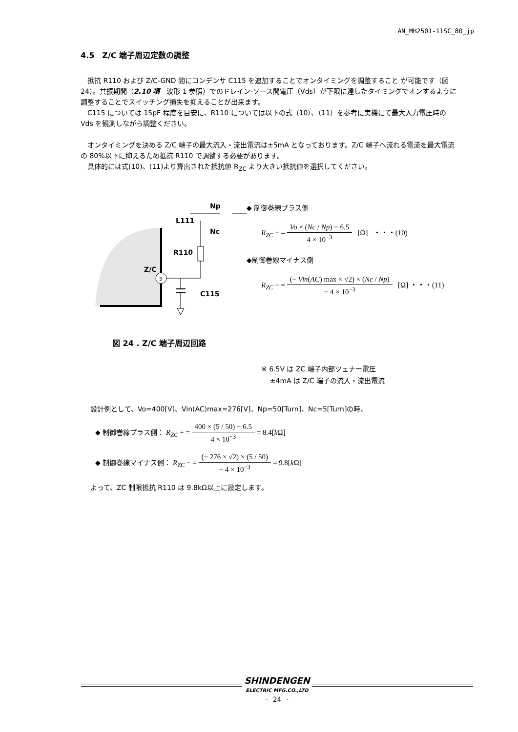AN_MH2501-11SC_80_jp
4.5　Z/C 端子周辺定数の調整
抵抗 R110 および Z/C-GND 間にコンデンサ C115 を追加することでオンタイミングを調整すること が可能です（図 24）。共振期間（2.10 項　波形 1 参照）でのドレイン-ソース間電圧（Vds）が下限に達したタイミングでオンするように調整することでスイッチング損失を抑えることが出来ます。
C115 については 15pF 程度を目安に、R110 については以下の式（10）、（11）を参考に実機にて最大入力電圧時の Vds を観測しながら調整ください。
オンタイミングを決める Z/C 端子の最大流入・流出電流は±5mA となっております。Z/C 端子へ流れる電流を最大電流の 80%以下に抑えるため抵抗 R110 で調整する必要があります。
具体的には式(10)、(11)より算出された抵抗値 R<sub>ZC</sub> より大きい抵抗値を選択してください。
Np
L111
Nc
R110
Z/C
C115
5
図 24 . Z/C 端子周辺回路
◆ 制御巻線プラス側
R<sub>ZC</sub> + = Vo × (Nc / Np) − 6.5 4 × 10<sup>−3</sup> [Ω] ・・・(10)
◆制御巻線マイナス側
R<sub>ZC</sub> − = (− Vin(AC) max × √2) × (Nc / Np) − 4 × 10<sup>−3</sup> [Ω] ・・・(11)
※ 6.5V は ZC 端子内部ツェナー電圧
±4mA は Z/C 端子の流入・流出電流
設計例として、Vo=400[V]、Vin(AC)max=276[V]、Np=50[Turn]、Nc=5[Turn]の時、
◆ 制御巻線プラス側： R<sub>ZC</sub> + = 400 × (5 / 50) − 6.5 4 × 10<sup>−3</sup> = 8.4[k Ω]
◆ 制御巻線マイナス側： R<sub>ZC</sub> − = (− 276 × √2) × (5 / 50) − 4 × 10<sup>−3</sup> = 9.8[k Ω]
よって、ZC 制限抵抗 R110 は 9.8kΩ以上に設定します。
SHINDENGEN ELECTRIC MFG.CO.,LTD
- 24 -